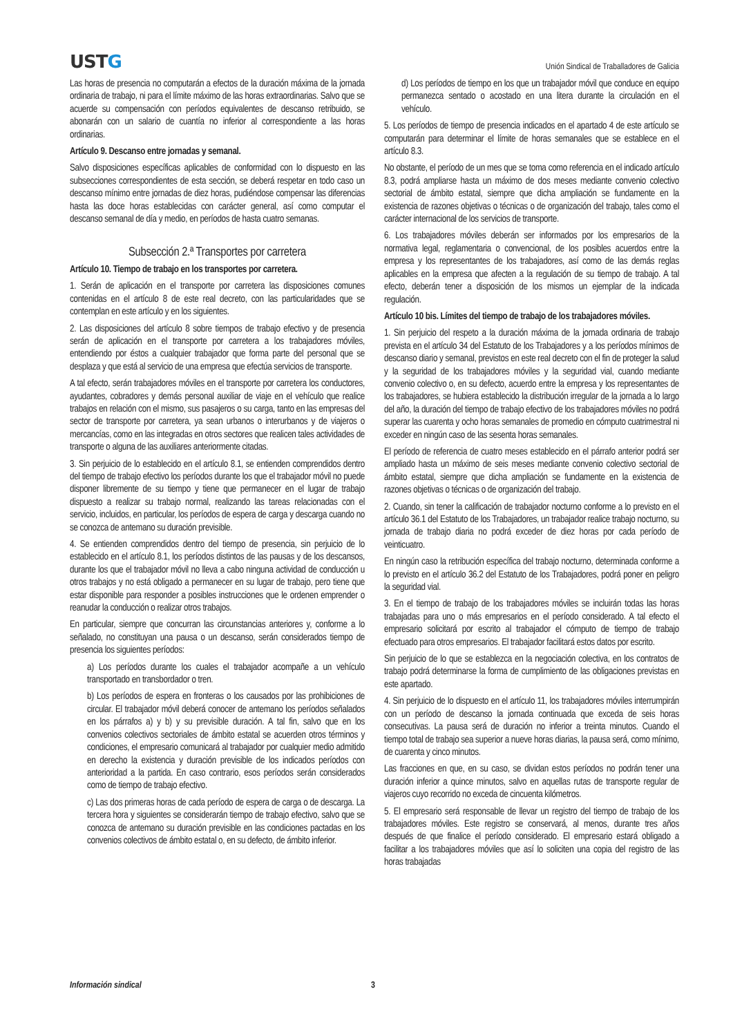USTG
Unión Sindical de Traballadores de Galicia
Las horas de presencia no computarán a efectos de la duración máxima de la jornada ordinaria de trabajo, ni para el límite máximo de las horas extraordinarias. Salvo que se acuerde su compensación con períodos equivalentes de descanso retribuido, se abonarán con un salario de cuantía no inferior al correspondiente a las horas ordinarias.
Artículo 9. Descanso entre jornadas y semanal.
Salvo disposiciones específicas aplicables de conformidad con lo dispuesto en las subsecciones correspondientes de esta sección, se deberá respetar en todo caso un descanso mínimo entre jornadas de diez horas, pudiéndose compensar las diferencias hasta las doce horas establecidas con carácter general, así como computar el descanso semanal de día y medio, en períodos de hasta cuatro semanas.
Subsección 2.ª Transportes por carretera
Artículo 10. Tiempo de trabajo en los transportes por carretera.
1. Serán de aplicación en el transporte por carretera las disposiciones comunes contenidas en el artículo 8 de este real decreto, con las particularidades que se contemplan en este artículo y en los siguientes.
2. Las disposiciones del artículo 8 sobre tiempos de trabajo efectivo y de presencia serán de aplicación en el transporte por carretera a los trabajadores móviles, entendiendo por éstos a cualquier trabajador que forma parte del personal que se desplaza y que está al servicio de una empresa que efectúa servicios de transporte.
A tal efecto, serán trabajadores móviles en el transporte por carretera los conductores, ayudantes, cobradores y demás personal auxiliar de viaje en el vehículo que realice trabajos en relación con el mismo, sus pasajeros o su carga, tanto en las empresas del sector de transporte por carretera, ya sean urbanos o interurbanos y de viajeros o mercancías, como en las integradas en otros sectores que realicen tales actividades de transporte o alguna de las auxiliares anteriormente citadas.
3. Sin perjuicio de lo establecido en el artículo 8.1, se entienden comprendidos dentro del tiempo de trabajo efectivo los períodos durante los que el trabajador móvil no puede disponer libremente de su tiempo y tiene que permanecer en el lugar de trabajo dispuesto a realizar su trabajo normal, realizando las tareas relacionadas con el servicio, incluidos, en particular, los períodos de espera de carga y descarga cuando no se conozca de antemano su duración previsible.
4. Se entienden comprendidos dentro del tiempo de presencia, sin perjuicio de lo establecido en el artículo 8.1, los períodos distintos de las pausas y de los descansos, durante los que el trabajador móvil no lleva a cabo ninguna actividad de conducción u otros trabajos y no está obligado a permanecer en su lugar de trabajo, pero tiene que estar disponible para responder a posibles instrucciones que le ordenen emprender o reanudar la conducción o realizar otros trabajos.
En particular, siempre que concurran las circunstancias anteriores y, conforme a lo señalado, no constituyan una pausa o un descanso, serán considerados tiempo de presencia los siguientes períodos:
a) Los períodos durante los cuales el trabajador acompañe a un vehículo transportado en transbordador o tren.
b) Los períodos de espera en fronteras o los causados por las prohibiciones de circular. El trabajador móvil deberá conocer de antemano los períodos señalados en los párrafos a) y b) y su previsible duración. A tal fin, salvo que en los convenios colectivos sectoriales de ámbito estatal se acuerden otros términos y condiciones, el empresario comunicará al trabajador por cualquier medio admitido en derecho la existencia y duración previsible de los indicados períodos con anterioridad a la partida. En caso contrario, esos períodos serán considerados como de tiempo de trabajo efectivo.
c) Las dos primeras horas de cada período de espera de carga o de descarga. La tercera hora y siguientes se considerarán tiempo de trabajo efectivo, salvo que se conozca de antemano su duración previsible en las condiciones pactadas en los convenios colectivos de ámbito estatal o, en su defecto, de ámbito inferior.
d) Los períodos de tiempo en los que un trabajador móvil que conduce en equipo permanezca sentado o acostado en una litera durante la circulación en el vehículo.
5. Los períodos de tiempo de presencia indicados en el apartado 4 de este artículo se computarán para determinar el límite de horas semanales que se establece en el artículo 8.3.
No obstante, el período de un mes que se toma como referencia en el indicado artículo 8.3, podrá ampliarse hasta un máximo de dos meses mediante convenio colectivo sectorial de ámbito estatal, siempre que dicha ampliación se fundamente en la existencia de razones objetivas o técnicas o de organización del trabajo, tales como el carácter internacional de los servicios de transporte.
6. Los trabajadores móviles deberán ser informados por los empresarios de la normativa legal, reglamentaria o convencional, de los posibles acuerdos entre la empresa y los representantes de los trabajadores, así como de las demás reglas aplicables en la empresa que afecten a la regulación de su tiempo de trabajo. A tal efecto, deberán tener a disposición de los mismos un ejemplar de la indicada regulación.
Artículo 10 bis. Límites del tiempo de trabajo de los trabajadores móviles.
1. Sin perjuicio del respeto a la duración máxima de la jornada ordinaria de trabajo prevista en el artículo 34 del Estatuto de los Trabajadores y a los períodos mínimos de descanso diario y semanal, previstos en este real decreto con el fin de proteger la salud y la seguridad de los trabajadores móviles y la seguridad vial, cuando mediante convenio colectivo o, en su defecto, acuerdo entre la empresa y los representantes de los trabajadores, se hubiera establecido la distribución irregular de la jornada a lo largo del año, la duración del tiempo de trabajo efectivo de los trabajadores móviles no podrá superar las cuarenta y ocho horas semanales de promedio en cómputo cuatrimestral ni exceder en ningún caso de las sesenta horas semanales.
El período de referencia de cuatro meses establecido en el párrafo anterior podrá ser ampliado hasta un máximo de seis meses mediante convenio colectivo sectorial de ámbito estatal, siempre que dicha ampliación se fundamente en la existencia de razones objetivas o técnicas o de organización del trabajo.
2. Cuando, sin tener la calificación de trabajador nocturno conforme a lo previsto en el artículo 36.1 del Estatuto de los Trabajadores, un trabajador realice trabajo nocturno, su jornada de trabajo diaria no podrá exceder de diez horas por cada período de veinticuatro.
En ningún caso la retribución específica del trabajo nocturno, determinada conforme a lo previsto en el artículo 36.2 del Estatuto de los Trabajadores, podrá poner en peligro la seguridad vial.
3. En el tiempo de trabajo de los trabajadores móviles se incluirán todas las horas trabajadas para uno o más empresarios en el período considerado. A tal efecto el empresario solicitará por escrito al trabajador el cómputo de tiempo de trabajo efectuado para otros empresarios. El trabajador facilitará estos datos por escrito.
Sin perjuicio de lo que se establezca en la negociación colectiva, en los contratos de trabajo podrá determinarse la forma de cumplimiento de las obligaciones previstas en este apartado.
4. Sin perjuicio de lo dispuesto en el artículo 11, los trabajadores móviles interrumpirán con un período de descanso la jornada continuada que exceda de seis horas consecutivas. La pausa será de duración no inferior a treinta minutos. Cuando el tiempo total de trabajo sea superior a nueve horas diarias, la pausa será, como mínimo, de cuarenta y cinco minutos.
Las fracciones en que, en su caso, se dividan estos períodos no podrán tener una duración inferior a quince minutos, salvo en aquellas rutas de transporte regular de viajeros cuyo recorrido no exceda de cincuenta kilómetros.
5. El empresario será responsable de llevar un registro del tiempo de trabajo de los trabajadores móviles. Este registro se conservará, al menos, durante tres años después de que finalice el período considerado. El empresario estará obligado a facilitar a los trabajadores móviles que así lo soliciten una copia del registro de las horas trabajadas
Información sindical 3